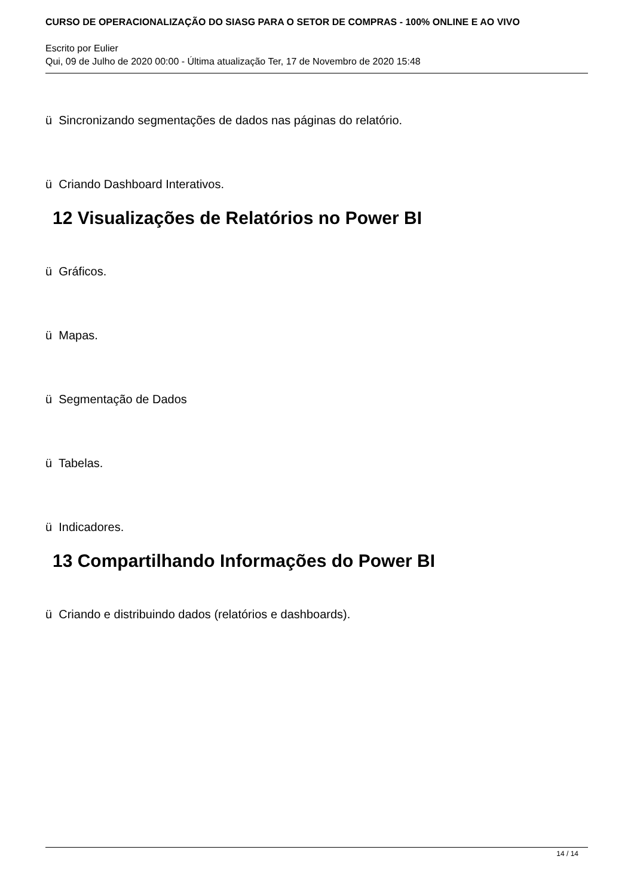CURSO DE OPERACIONALIZAÇÃO DO SIASG PARA O SETOR DE COMPRAS - 100% ONLINE E AO VIVO
Escrito por Eulier
Qui, 09 de Julho de 2020 00:00 - Última atualização Ter, 17 de Novembro de 2020 15:48
ü Sincronizando segmentações de dados nas páginas do relatório.
ü Criando Dashboard Interativos.
12 Visualizações de Relatórios no Power BI
ü Gráficos.
ü Mapas.
ü Segmentação de Dados
ü Tabelas.
ü Indicadores.
13 Compartilhando Informações do Power BI
ü Criando e distribuindo dados (relatórios e dashboards).
14 / 14